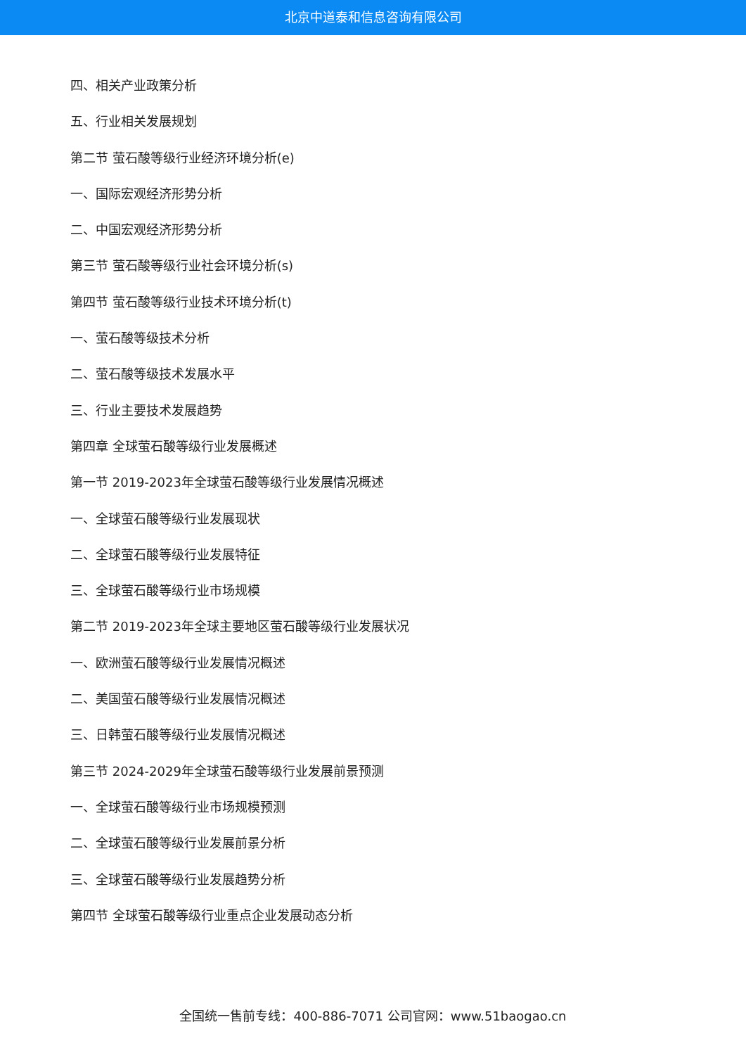北京中道泰和信息咨询有限公司
四、相关产业政策分析
五、行业相关发展规划
第二节 萤石酸等级行业经济环境分析(e)
一、国际宏观经济形势分析
二、中国宏观经济形势分析
第三节 萤石酸等级行业社会环境分析(s)
第四节 萤石酸等级行业技术环境分析(t)
一、萤石酸等级技术分析
二、萤石酸等级技术发展水平
三、行业主要技术发展趋势
第四章 全球萤石酸等级行业发展概述
第一节 2019-2023年全球萤石酸等级行业发展情况概述
一、全球萤石酸等级行业发展现状
二、全球萤石酸等级行业发展特征
三、全球萤石酸等级行业市场规模
第二节 2019-2023年全球主要地区萤石酸等级行业发展状况
一、欧洲萤石酸等级行业发展情况概述
二、美国萤石酸等级行业发展情况概述
三、日韩萤石酸等级行业发展情况概述
第三节 2024-2029年全球萤石酸等级行业发展前景预测
一、全球萤石酸等级行业市场规模预测
二、全球萤石酸等级行业发展前景分析
三、全球萤石酸等级行业发展趋势分析
第四节 全球萤石酸等级行业重点企业发展动态分析
全国统一售前专线：400-886-7071 公司官网：www.51baogao.cn